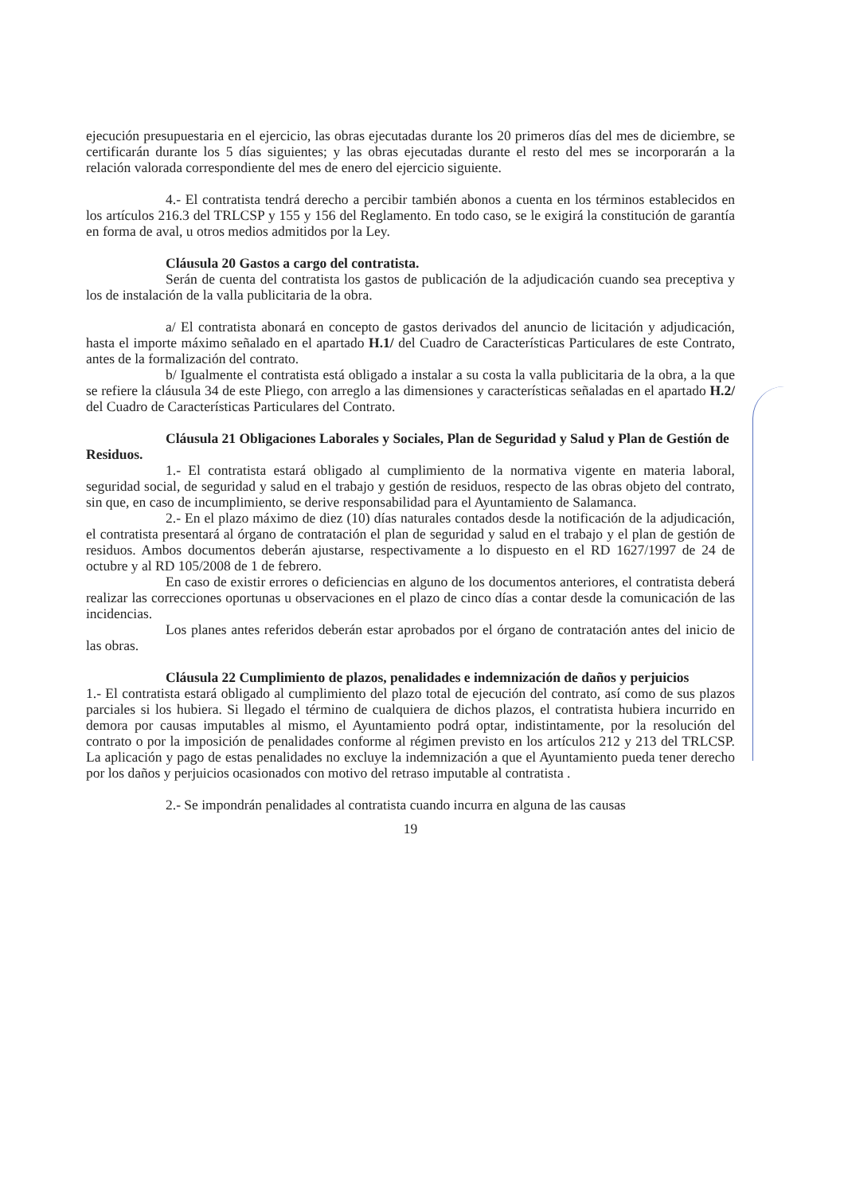ejecución presupuestaria en el ejercicio, las obras ejecutadas durante los 20 primeros días del mes de diciembre, se certificarán durante los 5 días siguientes; y las obras ejecutadas durante el resto del mes se incorporarán a la relación valorada correspondiente del mes de enero del ejercicio siguiente.
4.- El contratista tendrá derecho a percibir también abonos a cuenta en los términos establecidos en los artículos 216.3 del TRLCSP y 155 y 156 del Reglamento. En todo caso, se le exigirá la constitución de garantía en forma de aval, u otros medios admitidos por la Ley.
Cláusula 20 Gastos a cargo del contratista.
Serán de cuenta del contratista los gastos de publicación de la adjudicación cuando sea preceptiva y los de instalación de la valla publicitaria de la obra.
a/ El contratista abonará en concepto de gastos derivados del anuncio de licitación y adjudicación, hasta el importe máximo señalado en el apartado H.1/ del Cuadro de Características Particulares de este Contrato, antes de la formalización del contrato.
b/ Igualmente el contratista está obligado a instalar a su costa la valla publicitaria de la obra, a la que se refiere la cláusula 34 de este Pliego, con arreglo a las dimensiones y características señaladas en el apartado H.2/ del Cuadro de Características Particulares del Contrato.
Cláusula 21 Obligaciones Laborales y Sociales, Plan de Seguridad y Salud y Plan de Gestión de Residuos.
1.- El contratista estará obligado al cumplimiento de la normativa vigente en materia laboral, seguridad social, de seguridad y salud en el trabajo y gestión de residuos, respecto de las obras objeto del contrato, sin que, en caso de incumplimiento, se derive responsabilidad para el Ayuntamiento de Salamanca.
2.- En el plazo máximo de diez (10) días naturales contados desde la notificación de la adjudicación, el contratista presentará al órgano de contratación el plan de seguridad y salud en el trabajo y el plan de gestión de residuos. Ambos documentos deberán ajustarse, respectivamente a lo dispuesto en el RD 1627/1997 de 24 de octubre y al RD 105/2008 de 1 de febrero.
En caso de existir errores o deficiencias en alguno de los documentos anteriores, el contratista deberá realizar las correcciones oportunas u observaciones en el plazo de cinco días a contar desde la comunicación de las incidencias.
Los planes antes referidos deberán estar aprobados por el órgano de contratación antes del inicio de las obras.
Cláusula 22 Cumplimiento de plazos, penalidades e indemnización de daños y perjuicios
1.- El contratista estará obligado al cumplimiento del plazo total de ejecución del contrato, así como de sus plazos parciales si los hubiera. Si llegado el término de cualquiera de dichos plazos, el contratista hubiera incurrido en demora por causas imputables al mismo, el Ayuntamiento podrá optar, indistintamente, por la resolución del contrato o por la imposición de penalidades conforme al régimen previsto en los artículos 212 y 213 del TRLCSP. La aplicación y pago de estas penalidades no excluye la indemnización a que el Ayuntamiento pueda tener derecho por los daños y perjuicios ocasionados con motivo del retraso imputable al contratista .
2.- Se impondrán penalidades al contratista cuando incurra en alguna de las causas
19